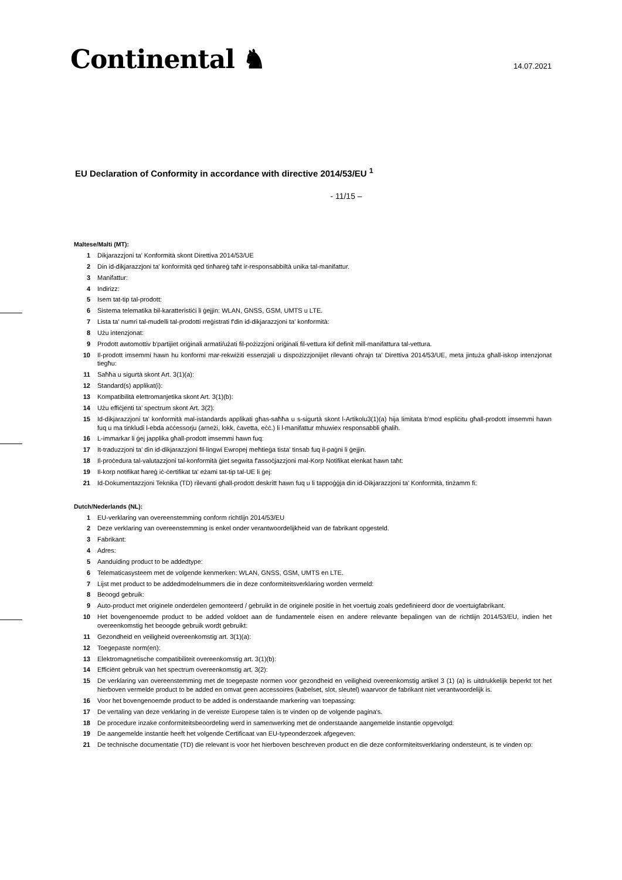Continental ♞
14.07.2021
EU Declaration of Conformity in accordance with directive 2014/53/EU <sup>1</sup>
- 11/15 –
Maltese/Malti (MT):
1 Dikjarazzjoni ta’ Konformità skont Direttiva 2014/53/UE
2 Din id-dikjarazzjoni ta' konformità qed tinħareġ taħt ir-responsabbiltà unika tal-manifattur.
3 Manifattur:
4 Indirizz:
5 Isem tat-tip tal-prodott:
6 Sistema telematika bil-karatteristiċi li ġejjin: WLAN, GNSS, GSM, UMTS u LTE.
7 Lista ta' numri tal-mudelli tal-prodotti rreġistrati f'din id-dikjarazzjoni ta' konformità:
8 Użu intenzjonat:
9 Prodott awtomottiv b'partijiet oriġinali armati/użati fil-pożizzjoni oriġinali fil-vettura kif definit mill-manifattura tal-vettura.
10 Il-prodott imsemmi hawn hu konformi mar-rekwiżiti essenzjali u dispożizzjonijiet rilevanti oħrajn ta' Direttiva 2014/53/UE, meta jintuża għall-iskop intenzjonat tiegħu:
11 Saħħa u sigurtà skont Art. 3(1)(a):
12 Standard(s) applikat(i):
13 Kompatibilità elettromanjetika skont Art. 3(1)(b):
14 Użu effiċjenti ta’ spectrum skont Art. 3(2):
15 Id-dikjarazzjoni ta' konformità mal-istandards applikati għas-saħħa u s-sigurtà skont l-Artikolu3(1)(a) hija limitata b'mod espliċitu għall-prodott imsemmi hawn fuq u ma tinkludi l-ebda aċċessorju (arneżi, lokk, ċavetta, eċċ.) li l-manifattur mhuwiex responsabbli għalih.
16 L-immarkar li ġej japplika għall-prodott imsemmi hawn fuq:
17 It-traduzzjoni ta' din id-dikjarazzjoni fil-lingwi Ewropej meħtieġa tista' tinsab fuq il-paġni li ġejjin.
18 Il-proċedura tal-valutazzjoni tal-konformità ġiet segwita f'assoċjazzjoni mal-Korp Notifikat elenkat hawn taħt:
19 Il-korp notifikat ħareġ iċ-ċertifikat ta’ eżami tat-tip tal-UE li ġej:
21 Id-Dokumentazzjoni Teknika (TD) rilevanti għall-prodott deskritt hawn fuq u li tappoġġja din id-Dikjarazzjoni ta' Konformità, tinżamm fi:
Dutch/Nederlands (NL):
1 EU-verklaring van overeenstemming conform richtlijn 2014/53/EU
2 Deze verklaring van overeenstemming is enkel onder verantwoordelijkheid van de fabrikant opgesteld.
3 Fabrikant:
4 Adres:
5 Aanduiding product to be addedtype:
6 Telematicasysteem met de volgende kenmerken: WLAN, GNSS, GSM, UMTS en LTE.
7 Lijst met product to be addedmodelnummers die in deze conformiteitsverklaring worden vermeld:
8 Beoogd gebruik:
9 Auto-product met originele onderdelen gemonteerd / gebruikt in de originele positie in het voertuig zoals gedefinieerd door de voertuigfabrikant.
10 Het bovengenoemde product to be added voldoet aan de fundamentele eisen en andere relevante bepalingen van de richtlijn 2014/53/EU, indien het overeenkomstig het beoogde gebruik wordt gebruikt:
11 Gezondheid en veiligheid overeenkomstig art. 3(1)(a):
12 Toegepaste norm(en):
13 Elektromagnetische compatibiliteit overeenkomstig art. 3(1)(b):
14 Efficiënt gebruik van het spectrum overeenkomstig art. 3(2):
15 De verklaring van overeenstemming met de toegepaste normen voor gezondheid en veiligheid overeenkomstig artikel 3 (1) (a) is uitdrukkelijk beperkt tot het hierboven vermelde product to be added en omvat geen accessoires (kabelset, slot, sleutel) waarvoor de fabrikant niet verantwoordelijk is.
16 Voor het bovengenoemde product to be added is onderstaande markering van toepassing:
17 De vertaling van deze verklaring in de vereiste Europese talen is te vinden op de volgende pagina's.
18 De procedure inzake conformiteitsbeoordeling werd in samenwerking met de onderstaande aangemelde instantie opgevolgd:
19 De aangemelde instantie heeft het volgende Certificaat van EU-typeonderzoek afgegeven:
21 De technische documentatie (TD) die relevant is voor het hierboven beschreven product en die deze conformiteitsverklaring ondersteunt, is te vinden op: